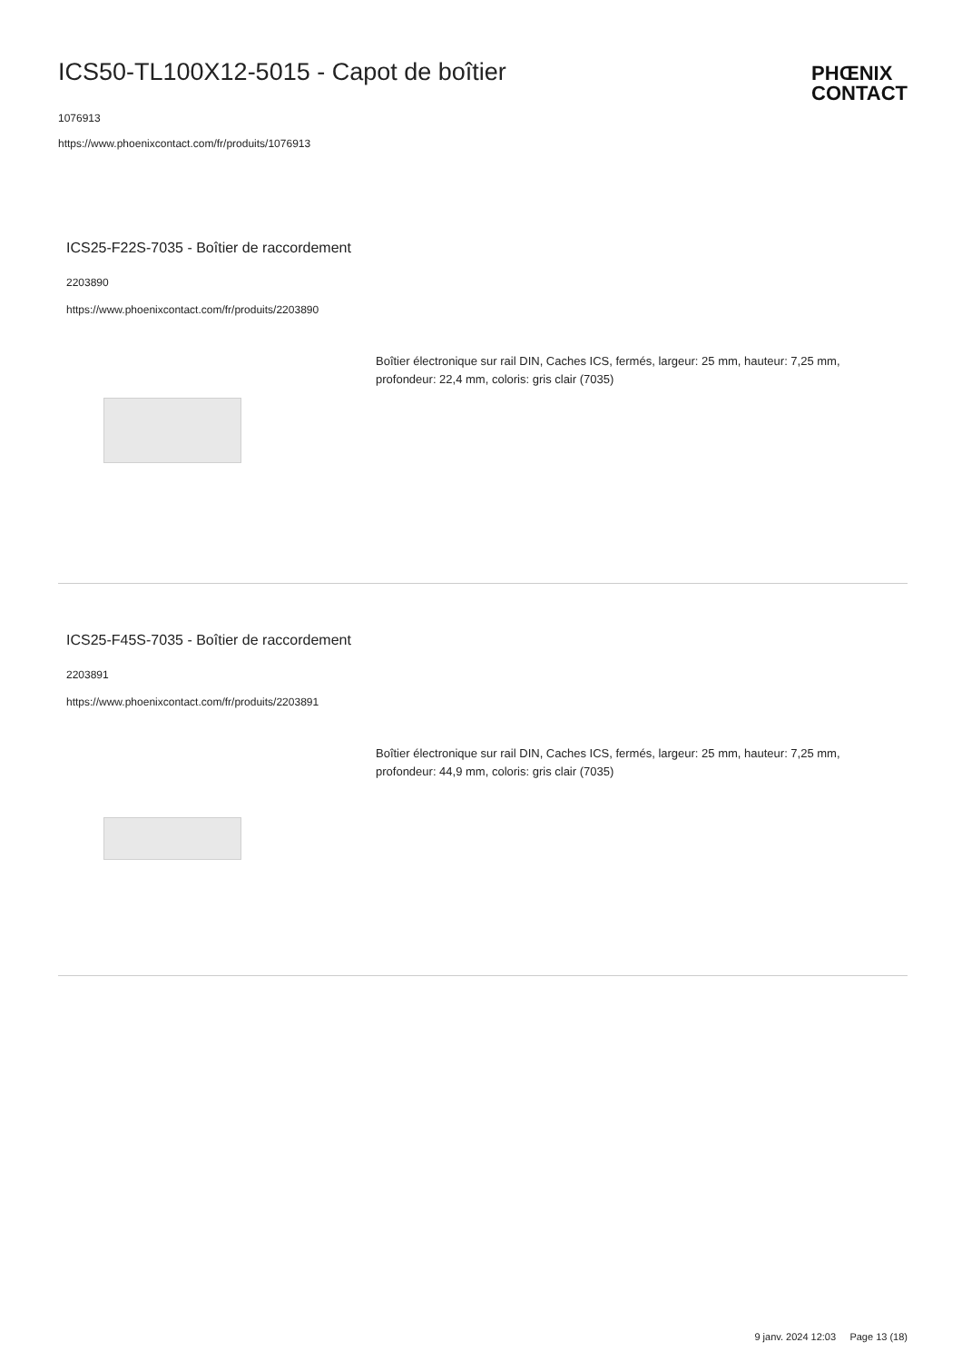ICS50-TL100X12-5015 - Capot de boîtier
1076913
https://www.phoenixcontact.com/fr/produits/1076913
PHŒNIX
CONTACT
ICS25-F22S-7035 - Boîtier de raccordement
2203890
https://www.phoenixcontact.com/fr/produits/2203890
Boîtier électronique sur rail DIN, Caches ICS, fermés, largeur: 25 mm, hauteur: 7,25 mm, profondeur: 22,4 mm, coloris: gris clair (7035)
ICS25-F45S-7035 - Boîtier de raccordement
2203891
https://www.phoenixcontact.com/fr/produits/2203891
Boîtier électronique sur rail DIN, Caches ICS, fermés, largeur: 25 mm, hauteur: 7,25 mm, profondeur: 44,9 mm, coloris: gris clair (7035)
9 janv. 2024 12:03 Page 13 (18)